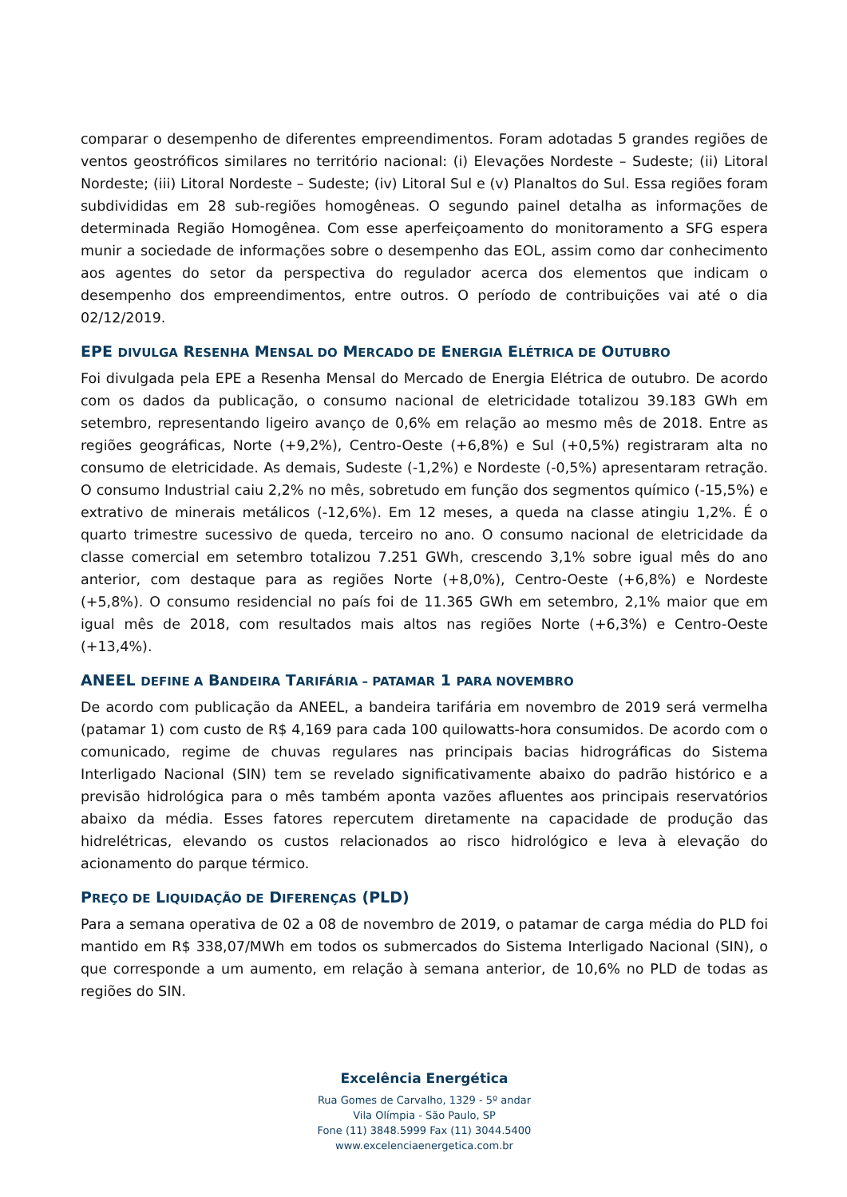comparar o desempenho de diferentes empreendimentos. Foram adotadas 5 grandes regiões de ventos geostróficos similares no território nacional: (i) Elevações Nordeste – Sudeste; (ii) Litoral Nordeste; (iii) Litoral Nordeste – Sudeste; (iv) Litoral Sul e (v) Planaltos do Sul. Essa regiões foram subdivididas em 28 sub-regiões homogêneas. O segundo painel detalha as informações de determinada Região Homogênea. Com esse aperfeiçoamento do monitoramento a SFG espera munir a sociedade de informações sobre o desempenho das EOL, assim como dar conhecimento aos agentes do setor da perspectiva do regulador acerca dos elementos que indicam o desempenho dos empreendimentos, entre outros. O período de contribuições vai até o dia 02/12/2019.
EPE DIVULGA RESENHA MENSAL DO MERCADO DE ENERGIA ELÉTRICA DE OUTUBRO
Foi divulgada pela EPE a Resenha Mensal do Mercado de Energia Elétrica de outubro. De acordo com os dados da publicação, o consumo nacional de eletricidade totalizou 39.183 GWh em setembro, representando ligeiro avanço de 0,6% em relação ao mesmo mês de 2018. Entre as regiões geográficas, Norte (+9,2%), Centro-Oeste (+6,8%) e Sul (+0,5%) registraram alta no consumo de eletricidade. As demais, Sudeste (-1,2%) e Nordeste (-0,5%) apresentaram retração. O consumo Industrial caiu 2,2% no mês, sobretudo em função dos segmentos químico (-15,5%) e extrativo de minerais metálicos (-12,6%). Em 12 meses, a queda na classe atingiu 1,2%. É o quarto trimestre sucessivo de queda, terceiro no ano. O consumo nacional de eletricidade da classe comercial em setembro totalizou 7.251 GWh, crescendo 3,1% sobre igual mês do ano anterior, com destaque para as regiões Norte (+8,0%), Centro-Oeste (+6,8%) e Nordeste (+5,8%). O consumo residencial no país foi de 11.365 GWh em setembro, 2,1% maior que em igual mês de 2018, com resultados mais altos nas regiões Norte (+6,3%) e Centro-Oeste (+13,4%).
ANEEL DEFINE A BANDEIRA TARIFÁRIA – PATAMAR 1 PARA NOVEMBRO
De acordo com publicação da ANEEL, a bandeira tarifária em novembro de 2019 será vermelha (patamar 1) com custo de R$ 4,169 para cada 100 quilowatts-hora consumidos. De acordo com o comunicado, regime de chuvas regulares nas principais bacias hidrográficas do Sistema Interligado Nacional (SIN) tem se revelado significativamente abaixo do padrão histórico e a previsão hidrológica para o mês também aponta vazões afluentes aos principais reservatórios abaixo da média. Esses fatores repercutem diretamente na capacidade de produção das hidrelétricas, elevando os custos relacionados ao risco hidrológico e leva à elevação do acionamento do parque térmico.
PREÇO DE LIQUIDAÇÃO DE DIFERENÇAS (PLD)
Para a semana operativa de 02 a 08 de novembro de 2019, o patamar de carga média do PLD foi mantido em R$ 338,07/MWh em todos os submercados do Sistema Interligado Nacional (SIN), o que corresponde a um aumento, em relação à semana anterior, de 10,6% no PLD de todas as regiões do SIN.
Excelência Energética
Rua Gomes de Carvalho, 1329 - 5º andar
Vila Olímpia - São Paulo, SP
Fone (11) 3848.5999 Fax (11) 3044.5400
www.excelenciaenergetica.com.br